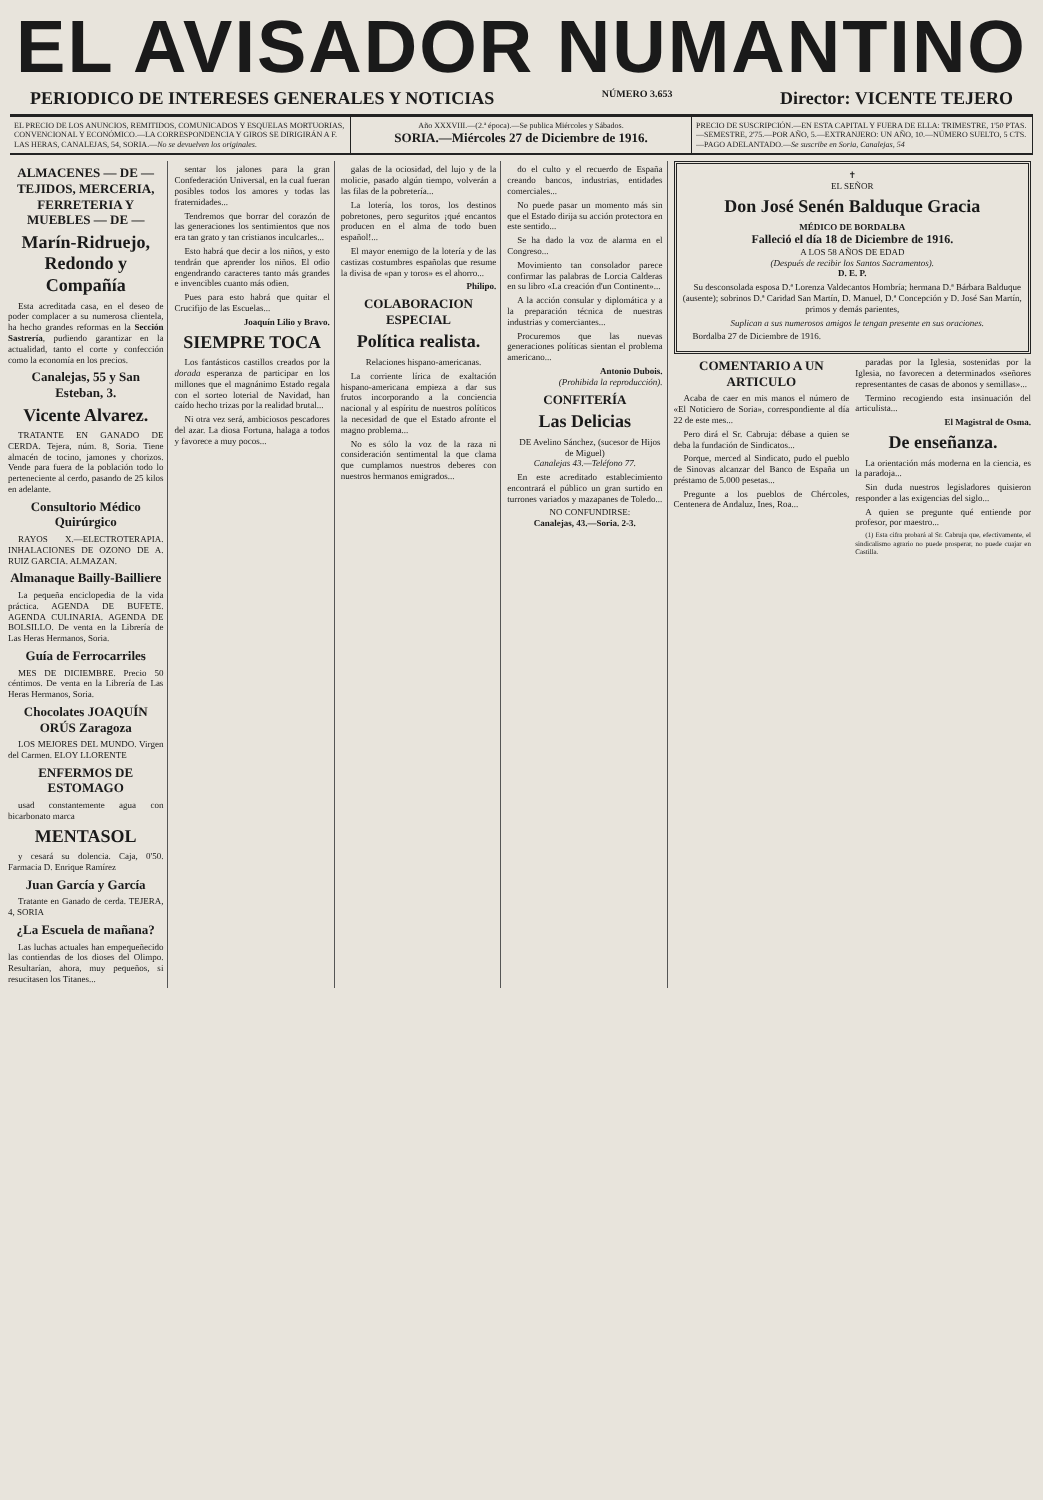EL AVISADOR NUMANTINO
PERIODICO DE INTERESES GENERALES Y NOTICIAS NÚMERO 3.653 Director: VICENTE TEJERO
EL PRECIO DE LOS ANUNCIOS, REMITIDOS, COMUNICADOS Y ESQUELAS MORTUORIAS, CONVENCIONAL Y ECONÓMICO.—LA CORRESPONDENCIA Y GIROS SE DIRIGIRÁN A F. LAS HERAS, CANALEJAS, 54, SORIA.—No se devuelven los originales.
Año XXXVIII.—(2.ª época).—Se publica Miércoles y Sábados.
SORIA.—Miércoles 27 de Diciembre de 1916.
PRECIO DE SUSCRIPCIÓN.—EN ESTA CAPITAL Y FUERA DE ELLA: TRIMESTRE, 1'50 PTAS.—SEMESTRE, 2'75.—POR AÑO, 5.—EXTRANJERO: UN AÑO, 10.—NÚMERO SUELTO, 5 CTS.—PAGO ADELANTADO.—Se suscribe en Soria, Canalejas, 54
ALMACENES — DE — TEJIDOS, MERCERIA, FERRETERIA Y MUEBLES — DE —
Marín-Ridruejo, Redondo y Compañía
Esta acreditada casa, en el deseo de poder complacer a su numerosa clientela, ha hecho grandes reformas en la Sección Sastrería, pudiendo garantizar en la actualidad, tanto el corte y confección como la economía en los precios.
Canalejas, 55 y San Esteban, 3.
Vicente Alvarez.
TRATANTE EN GANADO DE CERDA. Tejera, núm. 8, Soria. Tiene almacén de tocino, jamones y chorizos. Vende para fuera de la población todo lo perteneciente al cerdo, pasando de 25 kilos en adelante.
Consultorio Médico Quirúrgico
RAYOS X.—ELECTROTERAPIA. INHALACIONES DE OZONO DE A. RUIZ GARCIA. ALMAZAN.
Almanaque Bailly-Bailliere
La pequeña enciclopedia de la vida práctica. AGENDA DE BUFETE. AGENDA CULINARIA. AGENDA DE BOLSILLO. De venta en la Librería de Las Heras Hermanos, Soria.
Guía de Ferrocarriles
MES DE DICIEMBRE. Precio 50 céntimos. De venta en la Librería de Las Heras Hermanos, Soria.
Chocolates JOAQUÍN ORÚS Zaragoza
LOS MEJORES DEL MUNDO. Virgen del Carmen. ELOY LLORENTE
ENFERMOS DE ESTOMAGO
usad constantemente agua con bicarbonato marca
MENTASOL
y cesará su dolencia. Caja, 0'50. Farmacia D. Enrique Ramírez
Juan García y García
Tratante en Ganado de cerda. TEJERA, 4, SORIA
¿La Escuela de mañana?
Las luchas actuales han empequeñecido las contiendas de los dioses del Olimpo. Resultarían, ahora, muy pequeños, si resucitasen los Titanes...
sentar los jalones para la gran Confederación Universal, en la cual fueran posibles todos los amores y todas las fraternidades...
Tendremos que borrar del corazón de las generaciones los sentimientos que nos era tan grato y tan cristianos inculcarles...
Esto habrá que decir a los niños, y esto tendrán que aprender los niños. El odio engendrando caracteres tanto más grandes e invencibles cuanto más odien.
Pues para esto habrá que quitar el Crucifijo de las Escuelas...
Joaquín Lilio y Bravo.
SIEMPRE TOCA
Los fantásticos castillos creados por la dorada esperanza de participar en los millones que el magnánimo Estado regala con el sorteo loterial de Navidad, han caído hecho trizas por la realidad brutal...
Ni otra vez será, ambiciosos pescadores del azar. La diosa Fortuna, halaga a todos y favorece a muy pocos...
galas de la ociosidad, del lujo y de la molicie, pasado algún tiempo, volverán a las filas de la pobretería...
La lotería, los toros, los destinos pobretones, pero seguritos ¡qué encantos producen en el alma de todo buen español!...
El mayor enemigo de la lotería y de las castizas costumbres españolas que resume la divisa de «pan y toros» es el ahorro...
Philipo.
COLABORACION ESPECIAL
Política realista.
Relaciones hispano-americanas.
La corriente lírica de exaltación hispano-americana empieza a dar sus frutos incorporando a la conciencia nacional y al espíritu de nuestros políticos la necesidad de que el Estado afronte el magno problema...
No es sólo la voz de la raza ni consideración sentimental la que clama que cumplamos nuestros deberes con nuestros hermanos emigrados...
do el culto y el recuerdo de España creando bancos, industrias, entidades comerciales...
No puede pasar un momento más sin que el Estado dirija su acción protectora en este sentido...
Se ha dado la voz de alarma en el Congreso...
Movimiento tan consolador parece confirmar las palabras de Lorcia Calderas en su libro «La creación d'un Continent»...
A la acción consular y diplomática y a la preparación técnica de nuestras industrias y comerciantes...
Procuremos que las nuevas generaciones políticas sientan el problema americano...
Antonio Dubois.
(Prohibida la reproducción).
CONFITERÍA
Las Delicias
DE Avelino Sánchez, (sucesor de Hijos de Miguel)
Canalejas 43.—Teléfono 77.
En este acreditado establecimiento encontrará el público un gran surtido en turrones variados y mazapanes de Toledo...
NO CONFUNDIRSE:
Canalejas, 43.—Soria. 2-3.
✝
EL SEÑOR
Don José Senén Balduque Gracia
MÉDICO DE BORDALBA
Falleció el día 18 de Diciembre de 1916.
A LOS 58 AÑOS DE EDAD
(Después de recibir los Santos Sacramentos).
D. E. P.
Su desconsolada esposa D.ª Lorenza Valdecantos Hombría; hermana D.ª Bárbara Balduque (ausente); sobrinos D.ª Caridad San Martín, D. Manuel, D.ª Concepción y D. José San Martín, primos y demás parientes,
Suplican a sus numerosos amigos le tengan presente en sus oraciones.
Bordalba 27 de Diciembre de 1916.
COMENTARIO A UN ARTICULO
Acaba de caer en mis manos el número de «El Noticiero de Soria», correspondiente al día 22 de este mes...
Pero dirá el Sr. Cabruja: débase a quien se deba la fundación de Sindicatos...
Porque, merced al Sindicato, pudo el pueblo de Sinovas alcanzar del Banco de España un préstamo de 5.000 pesetas...
Pregunte a los pueblos de Chércoles, Centenera de Andaluz, Ines, Roa...
paradas por la Iglesia, sostenidas por la Iglesia, no favorecen a determinados «señores representantes de casas de abonos y semillas»...
Termino recogiendo esta insinuación del articulista...
El Magistral de Osma.
De enseñanza.
La orientación más moderna en la ciencia, es la paradoja...
Sin duda nuestros legisladores quisieron responder a las exigencias del siglo...
A quien se pregunte qué entiende por profesor, por maestro...
(1) Esta cifra probará al Sr. Cabruja que, efectivamente, el sindicalismo agrario no puede prosperar, no puede cuajar en Castilla.